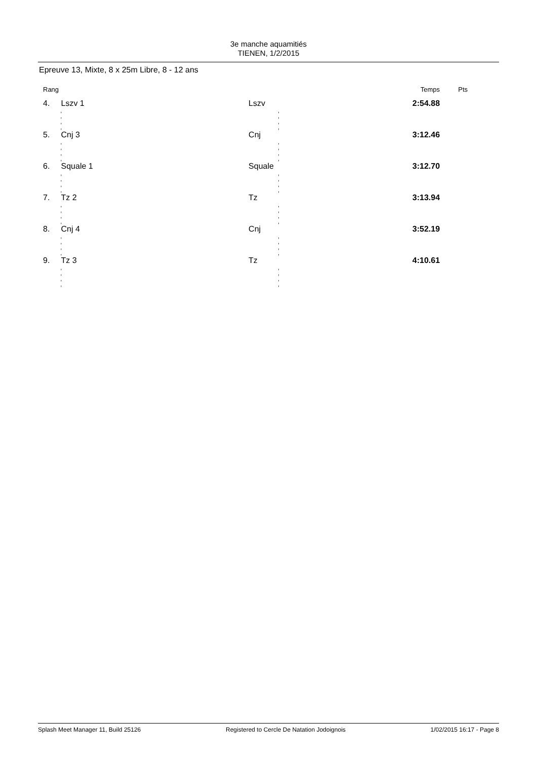3e manche aquamitiés
TIENEN, 1/2/2015
Epreuve 13, Mixte, 8 x 25m Libre, 8 - 12 ans
| Rang | | | Temps | Pts |
| --- | --- | --- | --- | --- |
| 4. | Lszv 1 | Lszv | 2:54.88 | |
| | , , , , | , , , , | | |
| 5. | Cnj 3 | Cnj | 3:12.46 | |
| | , , , , | , , , , | | |
| 6. | Squale 1 | Squale | 3:12.70 | |
| | , , , , | , , , , | | |
| 7. | Tz 2 | Tz | 3:13.94 | |
| | , , , , | , , , , | | |
| 8. | Cnj 4 | Cnj | 3:52.19 | |
| | , , , , | , , , , | | |
| 9. | Tz 3 | Tz | 4:10.61 | |
| | , , , , | , , , , | | |
Splash Meet Manager 11, Build 25126 Registered to Cercle De Natation Jodoignois 1/02/2015 16:17 - Page 8